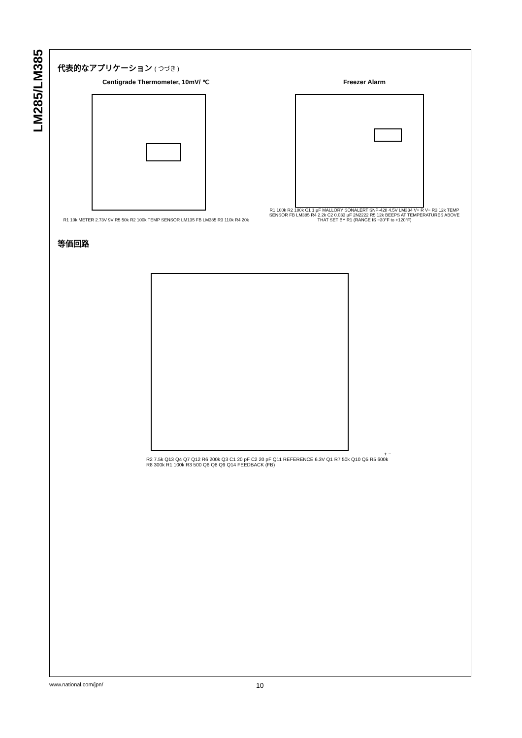LM285/LM385
代表的なアプリケーション ( つづき )
Centigrade Thermometer, 10mV/ ℃
R1 10k METER 2.73V 9V R5 50k R2 100k TEMP SENSOR LM135 FB LM385 R3 110k R4 20k
Freezer Alarm
R1 100k R2 180k C1 1 μF MALLORY SONALERT SNP-428 4.5V LM334 V+ R V− R3 12k TEMP SENSOR FB LM385 R4 2.2k C2 0.033 μF 2N2222 R5 12k BEEPS AT TEMPERATURES ABOVE THAT SET BY R1 (RANGE IS −30°F to +120°F)
等価回路
+ − R2 7.5k Q13 Q4 Q7 Q12 R6 200k Q3 C1 20 pF C2 20 pF Q11 REFERENCE 6.3V Q1 R7 50k Q10 Q5 R5 600k R8 300k R1 100k R3 500 Q6 Q8 Q9 Q14 FEEDBACK (FB)
www.national.com/jpn/ 10